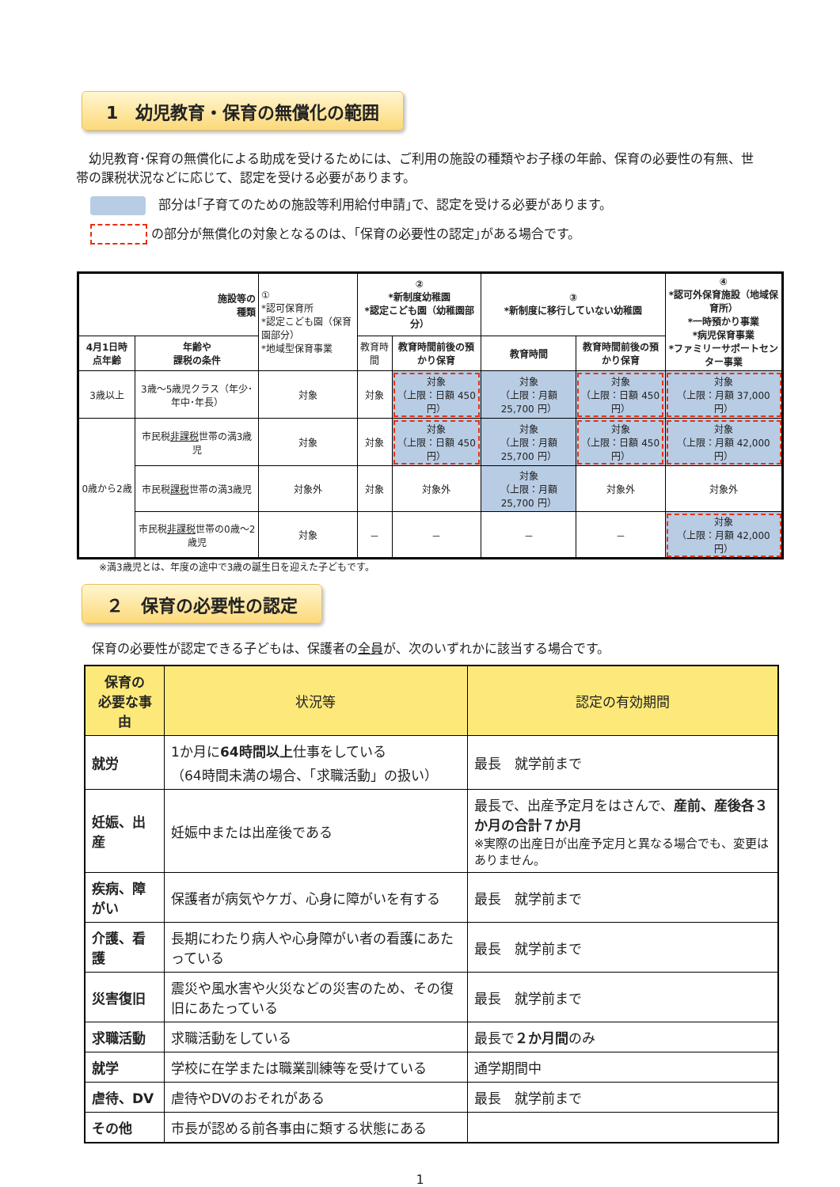1　幼児教育・保育の無償化の範囲
　幼児教育･保育の無償化による助成を受けるためには、ご利用の施設の種類やお子様の年齢、保育の必要性の有無、世帯の課税状況などに応じて、認定を受ける必要があります。
　部分は｢子育てのための施設等利用給付申請｣で、認定を受ける必要があります。
の部分が無償化の対象となるのは、｢保育の必要性の認定｣がある場合です。
| 施設等の 種類 | | ① *認可保育所 *認定こども園（保育園部分） *地域型保育事業 | ② *新制度幼稚園 *認定こども園（幼稚園部分） | | ③ *新制度に移行していない幼稚園 | | ④ *認可外保育施設（地域保育所） *一時預かり事業 *病児保育事業 *ファミリーサポートセンター事業 |
| 4月1日時点年齢 | 年齢や 課税の条件 | | 教育時間 | 教育時間前後の預かり保育 | 教育時間 | 教育時間前後の預かり保育 | |
| 3歳以上 | 3歳～5歳児クラス（年少･年中･年長） | 対象 | 対象 | 対象 （上限：日額 450 円） | 対象 （上限：月額 25,700 円） | 対象 （上限：日額 450 円） | 対象 （上限：月額 37,000 円） |
| 0歳から2歳 | 市民税 非課税 世帯の満3歳児 | 対象 | 対象 | 対象 （上限：日額 450 円） | 対象 （上限：月額 25,700 円） | 対象 （上限：日額 450 円） | 対象 （上限：月額 42,000 円） |
| | 市民税 課税 世帯の満3歳児 | 対象外 | 対象 | 対象外 | 対象 （上限：月額 25,700 円） | 対象外 | 対象外 |
| | 市民税 非課税 世帯の0歳～2歳児 | 対象 | － | － | － | － | 対象 （上限：月額 42,000 円） |
※満3歳児とは、年度の途中で3歳の誕生日を迎えた子どもです。
２　保育の必要性の認定
保育の必要性が認定できる子どもは、保護者の全員が、次のいずれかに該当する場合です。
| 保育の 必要な事由 | 状況等 | 認定の有効期間 |
| --- | --- | --- |
| 就労 | 1か月に 64時間以上 仕事をしている （64時間未満の場合、「求職活動」の扱い） | 最長 就学前まで |
| 妊娠、出産 | 妊娠中または出産後である | 最長で、出産予定月をはさんで、 産前、産後各３か月の合計７か月 ※実際の出産日が出産予定月と異なる場合でも、変更はありません。 |
| 疾病、障がい | 保護者が病気やケガ、心身に障がいを有する | 最長 就学前まで |
| 介護、看護 | 長期にわたり病人や心身障がい者の看護にあたっている | 最長 就学前まで |
| 災害復旧 | 震災や風水害や火災などの災害のため、その復旧にあたっている | 最長 就学前まで |
| 求職活動 | 求職活動をしている | 最長で ２か月間 のみ |
| 就学 | 学校に在学または職業訓練等を受けている | 通学期間中 |
| 虐待、DV | 虐待やDVのおそれがある | 最長 就学前まで |
| その他 | 市長が認める前各事由に類する状態にある | |
1